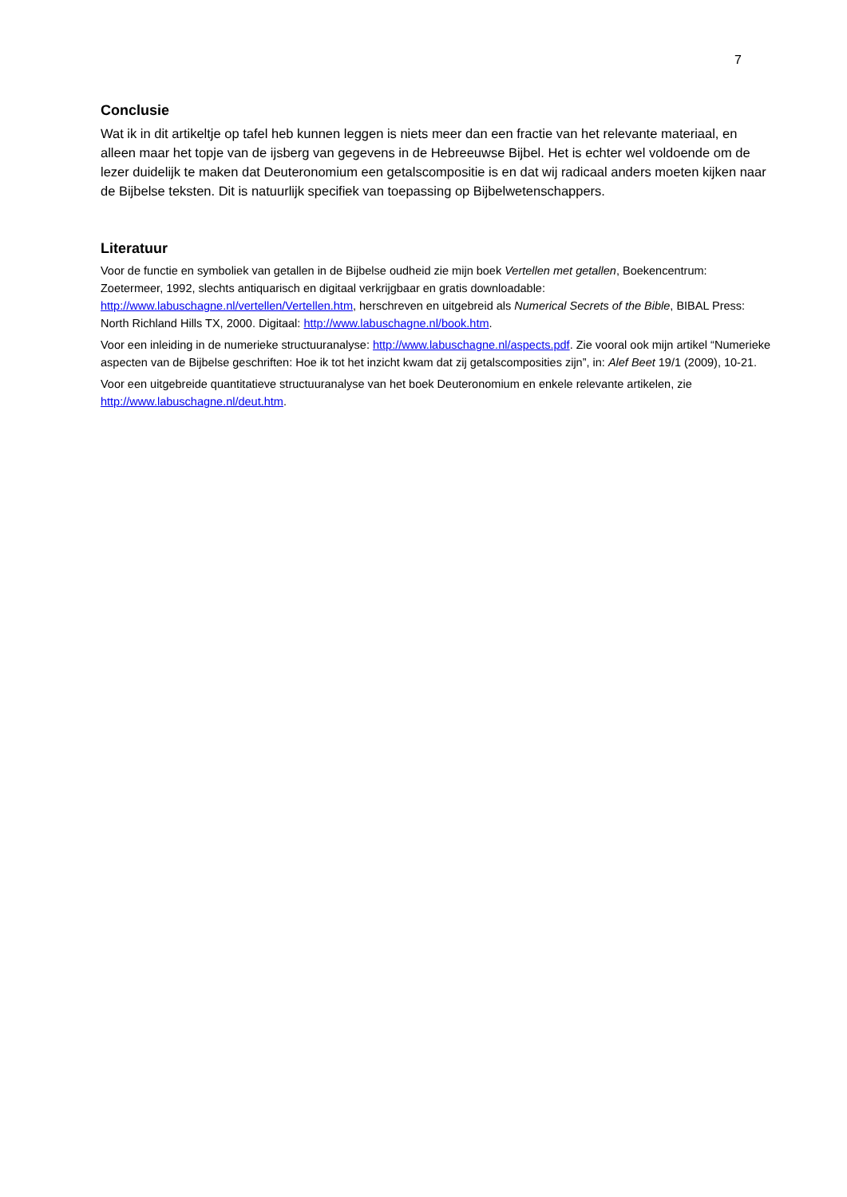7
Conclusie
Wat ik in dit artikeltje op tafel heb kunnen leggen is niets meer dan een fractie van het relevante materiaal, en alleen maar het topje van de ijsberg van gegevens in de Hebreeuwse Bijbel. Het is echter wel voldoende om de lezer duidelijk te maken dat Deuteronomium een getalscompositie is en dat wij radicaal anders moeten kijken naar de Bijbelse teksten. Dit is natuurlijk specifiek van toepassing op Bijbelwetenschappers.
Literatuur
Voor de functie en symboliek van getallen in de Bijbelse oudheid zie mijn boek Vertellen met getallen, Boekencentrum: Zoetermeer, 1992, slechts antiquarisch en digitaal verkrijgbaar en gratis downloadable: http://www.labuschagne.nl/vertellen/Vertellen.htm, herschreven en uitgebreid als Numerical Secrets of the Bible, BIBAL Press: North Richland Hills TX, 2000. Digitaal: http://www.labuschagne.nl/book.htm.
Voor een inleiding in de numerieke structuuranalyse: http://www.labuschagne.nl/aspects.pdf. Zie vooral ook mijn artikel “Numerieke aspecten van de Bijbelse geschriften: Hoe ik tot het inzicht kwam dat zij getalscomposities zijn”, in: Alef Beet 19/1 (2009), 10-21.
Voor een uitgebreide quantitatieve structuuranalyse van het boek Deuteronomium en enkele relevante artikelen, zie http://www.labuschagne.nl/deut.htm.